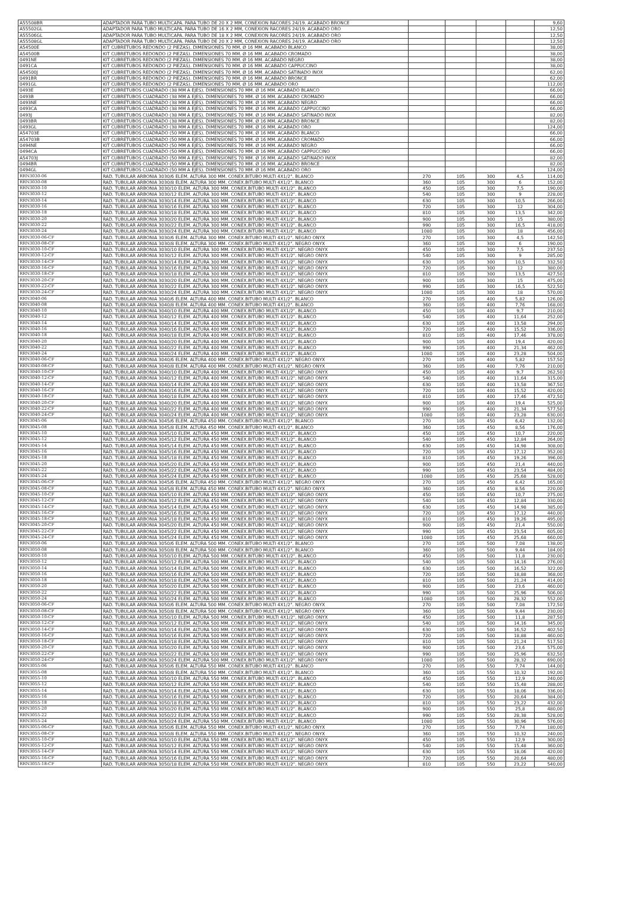| A55508BR | ADAPTADOR PARA TUBO MULTICAPA. PARA TUBO DE 20 X 2 MM, CONEXION RACORES 24/19. ACABADO BRONCE | | | | | 9,60 |
| A55502GL | ADAPTADOR PARA TUBO MULTICAPA. PARA TUBO DE 16 X 2 MM, CONEXION RACORES 24/19. ACABADO ORO | | | | | 12,50 |
| A55506GL | ADAPTADOR PARA TUBO MULTICAPA. PARA TUBO DE 18 X 2 MM, CONEXION RACORES 24/19. ACABADO ORO | | | | | 12,50 |
| A55508GL | ADAPTADOR PARA TUBO MULTICAPA. PARA TUBO DE 20 X 2 MM, CONEXION RACORES 24/19. ACABADO ORO | | | | | 12,50 |
| A54500E | KIT CUBRETUBOS REDONDO (2 PIEZAS). DIMENSIONES 70 MM. Ø 16 MM. ACABADO BLANCO | | | | | 38,00 |
| A54500B | KIT CUBRETUBOS REDONDO (2 PIEZAS). DIMENSIONES 70 MM. Ø 16 MM. ACABADO CROMADO | | | | | 38,00 |
| 0491NE | KIT CUBRETUBOS REDONDO (2 PIEZAS). DIMENSIONES 70 MM. Ø 16 MM. ACABADO NEGRO | | | | | 38,00 |
| 0491CA | KIT CUBRETUBOS REDONDO (2 PIEZAS). DIMENSIONES 70 MM. Ø 16 MM. ACABADO CAPPUCCINO | | | | | 38,00 |
| A54500J | KIT CUBRETUBOS REDONDO (2 PIEZAS). DIMENSIONES 70 MM. Ø 16 MM. ACABADO SATINADO INOX | | | | | 62,00 |
| 0491BR | KIT CUBRETUBOS REDONDO (2 PIEZAS). DIMENSIONES 70 MM. Ø 16 MM. ACABADO BRONCE | | | | | 62,00 |
| 0491GL | KIT CUBRETUBOS REDONDO (2 PIEZAS). DIMENSIONES 70 MM. Ø 16 MM. ACABADO ORO | | | | | 112,00 |
| 0493E | KIT CUBRETUBOS CUADRADO (38 MM A EJES). DIMENSIONES 70 MM. Ø 16 MM. ACABADO BLANCO | | | | | 66,00 |
| 0493B | KIT CUBRETUBOS CUADRADO (38 MM A EJES). DIMENSIONES 70 MM. Ø 16 MM. ACABADO CROMADO | | | | | 66,00 |
| 0493NE | KIT CUBRETUBOS CUADRADO (38 MM A EJES). DIMENSIONES 70 MM. Ø 16 MM. ACABADO NEGRO | | | | | 66,00 |
| 0493CA | KIT CUBRETUBOS CUADRADO (38 MM A EJES). DIMENSIONES 70 MM. Ø 16 MM. ACABADO CAPPUCCINO | | | | | 66,00 |
| 0493J | KIT CUBRETUBOS CUADRADO (38 MM A EJES). DIMENSIONES 70 MM. Ø 16 MM. ACABADO SATINADO INOX | | | | | 82,00 |
| 0493BR | KIT CUBRETUBOS CUADRADO (38 MM A EJES). DIMENSIONES 70 MM. Ø 16 MM. ACABADO BRONCE | | | | | 82,00 |
| 0493GL | KIT CUBRETUBOS CUADRADO (38 MM A EJES). DIMENSIONES 70 MM. Ø 16 MM. ACABADO ORO | | | | | 124,00 |
| A54703E | KIT CUBRETUBOS CUADRADO (50 MM A EJES). DIMENSIONES 70 MM. Ø 16 MM. ACABADO BLANCO | | | | | 66,00 |
| A54703B | KIT CUBRETUBOS CUADRADO (50 MM A EJES). DIMENSIONES 70 MM. Ø 16 MM. ACABADO CROMADO | | | | | 66,00 |
| 0494NE | KIT CUBRETUBOS CUADRADO (50 MM A EJES). DIMENSIONES 70 MM. Ø 16 MM. ACABADO NEGRO | | | | | 66,00 |
| 0494CA | KIT CUBRETUBOS CUADRADO (50 MM A EJES). DIMENSIONES 70 MM. Ø 16 MM. ACABADO CAPPUCCINO | | | | | 66,00 |
| A54703J | KIT CUBRETUBOS CUADRADO (50 MM A EJES). DIMENSIONES 70 MM. Ø 16 MM. ACABADO SATINADO INOX | | | | | 82,00 |
| 0494BR | KIT CUBRETUBOS CUADRADO (50 MM A EJES). DIMENSIONES 70 MM. Ø 16 MM. ACABADO BRONCE | | | | | 82,00 |
| 0494GL | KIT CUBRETUBOS CUADRADO (50 MM A EJES). DIMENSIONES 70 MM. Ø 16 MM. ACABADO ORO | | | | | 124,00 |
| RRN3030-06 | RAD. TUBULAR ARBONIA 3030/6 ELEM. ALTURA 300 MM. CONEX.BITUBO MULTI 4X1/2". BLANCO | 270 | 105 | 300 | 4,5 | 114,00 |
| RRN3030-08 | RAD. TUBULAR ARBONIA 3030/8 ELEM. ALTURA 300 MM. CONEX.BITUBO MULTI 4X1/2". BLANCO | 360 | 105 | 300 | 6 | 152,00 |
| RRN3030-10 | RAD. TUBULAR ARBONIA 3030/10 ELEM. ALTURA 300 MM. CONEX.BITUBO MULTI 4X1/2". BLANCO | 450 | 105 | 300 | 7,5 | 190,00 |
| RRN3030-12 | RAD. TUBULAR ARBONIA 3030/12 ELEM. ALTURA 300 MM. CONEX.BITUBO MULTI 4X1/2". BLANCO | 540 | 105 | 300 | 9 | 228,00 |
| RRN3030-14 | RAD. TUBULAR ARBONIA 3030/14 ELEM. ALTURA 300 MM. CONEX.BITUBO MULTI 4X1/2". BLANCO | 630 | 105 | 300 | 10,5 | 266,00 |
| RRN3030-16 | RAD. TUBULAR ARBONIA 3030/16 ELEM. ALTURA 300 MM. CONEX.BITUBO MULTI 4X1/2". BLANCO | 720 | 105 | 300 | 12 | 304,00 |
| RRN3030-18 | RAD. TUBULAR ARBONIA 3030/18 ELEM. ALTURA 300 MM. CONEX.BITUBO MULTI 4X1/2". BLANCO | 810 | 105 | 300 | 13,5 | 342,00 |
| RRN3030-20 | RAD. TUBULAR ARBONIA 3030/20 ELEM. ALTURA 300 MM. CONEX.BITUBO MULTI 4X1/2". BLANCO | 900 | 105 | 300 | 15 | 380,00 |
| RRN3030-22 | RAD. TUBULAR ARBONIA 3030/22 ELEM. ALTURA 300 MM. CONEX.BITUBO MULTI 4X1/2". BLANCO | 990 | 105 | 300 | 16,5 | 418,00 |
| RRN3030-24 | RAD. TUBULAR ARBONIA 3030/24 ELEM. ALTURA 300 MM. CONEX.BITUBO MULTI 4X1/2". BLANCO | 1080 | 105 | 300 | 18 | 456,00 |
| RRN3030-06-CF | RAD. TUBULAR ARBONIA 3030/6 ELEM. ALTURA 300 MM. CONEX.BITUBO MULTI 4X1/2". NEGRO ONYX | 270 | 105 | 300 | 4,5 | 142,50 |
| RRN3030-08-CF | RAD. TUBULAR ARBONIA 3030/8 ELEM. ALTURA 300 MM. CONEX.BITUBO MULTI 4X1/2". NEGRO ONYX | 360 | 105 | 300 | 6 | 190,00 |
| RRN3030-10-CF | RAD. TUBULAR ARBONIA 3030/10 ELEM. ALTURA 300 MM. CONEX.BITUBO MULTI 4X1/2". NEGRO ONYX | 450 | 105 | 300 | 7,5 | 237,50 |
| RRN3030-12-CF | RAD. TUBULAR ARBONIA 3030/12 ELEM. ALTURA 300 MM. CONEX.BITUBO MULTI 4X1/2". NEGRO ONYX | 540 | 105 | 300 | 9 | 285,00 |
| RRN3030-14-CF | RAD. TUBULAR ARBONIA 3030/14 ELEM. ALTURA 300 MM. CONEX.BITUBO MULTI 4X1/2". NEGRO ONYX | 630 | 105 | 300 | 10,5 | 332,50 |
| RRN3030-16-CF | RAD. TUBULAR ARBONIA 3030/16 ELEM. ALTURA 300 MM. CONEX.BITUBO MULTI 4X1/2". NEGRO ONYX | 720 | 105 | 300 | 12 | 380,00 |
| RRN3030-18-CF | RAD. TUBULAR ARBONIA 3030/18 ELEM. ALTURA 300 MM. CONEX.BITUBO MULTI 4X1/2". NEGRO ONYX | 810 | 105 | 300 | 13,5 | 427,50 |
| RRN3030-20-CF | RAD. TUBULAR ARBONIA 3030/20 ELEM. ALTURA 300 MM. CONEX.BITUBO MULTI 4X1/2". NEGRO ONYX | 900 | 105 | 300 | 15 | 475,00 |
| RRN3030-22-CF | RAD. TUBULAR ARBONIA 3030/22 ELEM. ALTURA 300 MM. CONEX.BITUBO MULTI 4X1/2". NEGRO ONYX | 990 | 105 | 300 | 16,5 | 522,50 |
| RRN3030-24-CF | RAD. TUBULAR ARBONIA 3030/24 ELEM. ALTURA 300 MM. CONEX.BITUBO MULTI 4X1/2". NEGRO ONYX | 1080 | 105 | 300 | 18 | 570,00 |
| RRN3040-06 | RAD. TUBULAR ARBONIA 3040/6 ELEM. ALTURA 400 MM. CONEX.BITUBO MULTI 4X1/2". BLANCO | 270 | 105 | 400 | 5,82 | 126,00 |
| RRN3040-08 | RAD. TUBULAR ARBONIA 3040/8 ELEM. ALTURA 400 MM. CONEX.BITUBO MULTI 4X1/2". BLANCO | 360 | 105 | 400 | 7,76 | 168,00 |
| RRN3040-10 | RAD. TUBULAR ARBONIA 3040/10 ELEM. ALTURA 400 MM. CONEX.BITUBO MULTI 4X1/2". BLANCO | 450 | 105 | 400 | 9,7 | 210,00 |
| RRN3040-12 | RAD. TUBULAR ARBONIA 3040/12 ELEM. ALTURA 400 MM. CONEX.BITUBO MULTI 4X1/2". BLANCO | 540 | 105 | 400 | 11,64 | 252,00 |
| RRN3040-14 | RAD. TUBULAR ARBONIA 3040/14 ELEM. ALTURA 400 MM. CONEX.BITUBO MULTI 4X1/2". BLANCO | 630 | 105 | 400 | 13,58 | 294,00 |
| RRN3040-16 | RAD. TUBULAR ARBONIA 3040/16 ELEM. ALTURA 400 MM. CONEX.BITUBO MULTI 4X1/2". BLANCO | 720 | 105 | 400 | 15,52 | 336,00 |
| RRN3040-18 | RAD. TUBULAR ARBONIA 3040/18 ELEM. ALTURA 400 MM. CONEX.BITUBO MULTI 4X1/2". BLANCO | 810 | 105 | 400 | 17,46 | 378,00 |
| RRN3040-20 | RAD. TUBULAR ARBONIA 3040/20 ELEM. ALTURA 400 MM. CONEX.BITUBO MULTI 4X1/2". BLANCO | 900 | 105 | 400 | 19,4 | 420,00 |
| RRN3040-22 | RAD. TUBULAR ARBONIA 3040/22 ELEM. ALTURA 400 MM. CONEX.BITUBO MULTI 4X1/2". BLANCO | 990 | 105 | 400 | 21,34 | 462,00 |
| RRN3040-24 | RAD. TUBULAR ARBONIA 3040/24 ELEM. ALTURA 400 MM. CONEX.BITUBO MULTI 4X1/2". BLANCO | 1080 | 105 | 400 | 23,28 | 504,00 |
| RRN3040-06-CF | RAD. TUBULAR ARBONIA 3040/6 ELEM. ALTURA 400 MM. CONEX.BITUBO MULTI 4X1/2". NEGRO ONYX | 270 | 105 | 400 | 5,82 | 157,50 |
| RRN3040-08-CF | RAD. TUBULAR ARBONIA 3040/8 ELEM. ALTURA 400 MM. CONEX.BITUBO MULTI 4X1/2". NEGRO ONYX | 360 | 105 | 400 | 7,76 | 210,00 |
| RRN3040-10-CF | RAD. TUBULAR ARBONIA 3040/10 ELEM. ALTURA 400 MM. CONEX.BITUBO MULTI 4X1/2". NEGRO ONYX | 450 | 105 | 400 | 9,7 | 262,50 |
| RRN3040-12-CF | RAD. TUBULAR ARBONIA 3040/12 ELEM. ALTURA 400 MM. CONEX.BITUBO MULTI 4X1/2". NEGRO ONYX | 540 | 105 | 400 | 11,64 | 315,00 |
| RRN3040-14-CF | RAD. TUBULAR ARBONIA 3040/14 ELEM. ALTURA 400 MM. CONEX.BITUBO MULTI 4X1/2". NEGRO ONYX | 630 | 105 | 400 | 13,58 | 367,50 |
| RRN3040-16-CF | RAD. TUBULAR ARBONIA 3040/16 ELEM. ALTURA 400 MM. CONEX.BITUBO MULTI 4X1/2". NEGRO ONYX | 720 | 105 | 400 | 15,52 | 420,00 |
| RRN3040-18-CF | RAD. TUBULAR ARBONIA 3040/18 ELEM. ALTURA 400 MM. CONEX.BITUBO MULTI 4X1/2". NEGRO ONYX | 810 | 105 | 400 | 17,46 | 472,50 |
| RRN3040-20-CF | RAD. TUBULAR ARBONIA 3040/20 ELEM. ALTURA 400 MM. CONEX.BITUBO MULTI 4X1/2". NEGRO ONYX | 900 | 105 | 400 | 19,4 | 525,00 |
| RRN3040-22-CF | RAD. TUBULAR ARBONIA 3040/22 ELEM. ALTURA 400 MM. CONEX.BITUBO MULTI 4X1/2". NEGRO ONYX | 990 | 105 | 400 | 21,34 | 577,50 |
| RRN3040-24-CF | RAD. TUBULAR ARBONIA 3040/24 ELEM. ALTURA 400 MM. CONEX.BITUBO MULTI 4X1/2". NEGRO ONYX | 1080 | 105 | 400 | 23,28 | 630,00 |
| RRN3045-06 | RAD. TUBULAR ARBONIA 3045/6 ELEM. ALTURA 450 MM. CONEX.BITUBO MULTI 4X1/2". BLANCO | 270 | 105 | 450 | 6,42 | 132,00 |
| RRN3045-08 | RAD. TUBULAR ARBONIA 3045/8 ELEM. ALTURA 450 MM. CONEX.BITUBO MULTI 4X1/2". BLANCO | 360 | 105 | 450 | 8,56 | 176,00 |
| RRN3045-10 | RAD. TUBULAR ARBONIA 3045/10 ELEM. ALTURA 450 MM. CONEX.BITUBO MULTI 4X1/2". BLANCO | 450 | 105 | 450 | 10,7 | 220,00 |
| RRN3045-12 | RAD. TUBULAR ARBONIA 3045/12 ELEM. ALTURA 450 MM. CONEX.BITUBO MULTI 4X1/2". BLANCO | 540 | 105 | 450 | 12,84 | 264,00 |
| RRN3045-14 | RAD. TUBULAR ARBONIA 3045/14 ELEM. ALTURA 450 MM. CONEX.BITUBO MULTI 4X1/2". BLANCO | 630 | 105 | 450 | 14,98 | 308,00 |
| RRN3045-16 | RAD. TUBULAR ARBONIA 3045/16 ELEM. ALTURA 450 MM. CONEX.BITUBO MULTI 4X1/2". BLANCO | 720 | 105 | 450 | 17,12 | 352,00 |
| RRN3045-18 | RAD. TUBULAR ARBONIA 3045/18 ELEM. ALTURA 450 MM. CONEX.BITUBO MULTI 4X1/2". BLANCO | 810 | 105 | 450 | 19,26 | 396,00 |
| RRN3045-20 | RAD. TUBULAR ARBONIA 3045/20 ELEM. ALTURA 450 MM. CONEX.BITUBO MULTI 4X1/2". BLANCO | 900 | 105 | 450 | 21,4 | 440,00 |
| RRN3045-22 | RAD. TUBULAR ARBONIA 3045/22 ELEM. ALTURA 450 MM. CONEX.BITUBO MULTI 4X1/2". BLANCO | 990 | 105 | 450 | 23,54 | 484,00 |
| RRN3045-24 | RAD. TUBULAR ARBONIA 3045/24 ELEM. ALTURA 450 MM. CONEX.BITUBO MULTI 4X1/2". BLANCO | 1080 | 105 | 450 | 25,68 | 528,00 |
| RRN3045-06-CF | RAD. TUBULAR ARBONIA 3045/6 ELEM. ALTURA 450 MM. CONEX.BITUBO MULTI 4X1/2". NEGRO ONYX | 270 | 105 | 450 | 6,42 | 165,00 |
| RRN3045-08-CF | RAD. TUBULAR ARBONIA 3045/8 ELEM. ALTURA 450 MM. CONEX.BITUBO MULTI 4X1/2". NEGRO ONYX | 360 | 105 | 450 | 8,56 | 220,00 |
| RRN3045-10-CF | RAD. TUBULAR ARBONIA 3045/10 ELEM. ALTURA 450 MM. CONEX.BITUBO MULTI 4X1/2". NEGRO ONYX | 450 | 105 | 450 | 10,7 | 275,00 |
| RRN3045-12-CF | RAD. TUBULAR ARBONIA 3045/12 ELEM. ALTURA 450 MM. CONEX.BITUBO MULTI 4X1/2". NEGRO ONYX | 540 | 105 | 450 | 12,84 | 330,00 |
| RRN3045-14-CF | RAD. TUBULAR ARBONIA 3045/14 ELEM. ALTURA 450 MM. CONEX.BITUBO MULTI 4X1/2". NEGRO ONYX | 630 | 105 | 450 | 14,98 | 385,00 |
| RRN3045-16-CF | RAD. TUBULAR ARBONIA 3045/16 ELEM. ALTURA 450 MM. CONEX.BITUBO MULTI 4X1/2". NEGRO ONYX | 720 | 105 | 450 | 17,12 | 440,00 |
| RRN3045-18-CF | RAD. TUBULAR ARBONIA 3045/18 ELEM. ALTURA 450 MM. CONEX.BITUBO MULTI 4X1/2". NEGRO ONYX | 810 | 105 | 450 | 19,26 | 495,00 |
| RRN3045-20-CF | RAD. TUBULAR ARBONIA 3045/20 ELEM. ALTURA 450 MM. CONEX.BITUBO MULTI 4X1/2". NEGRO ONYX | 900 | 105 | 450 | 21,4 | 550,00 |
| RRN3045-22-CF | RAD. TUBULAR ARBONIA 3045/22 ELEM. ALTURA 450 MM. CONEX.BITUBO MULTI 4X1/2". NEGRO ONYX | 990 | 105 | 450 | 23,54 | 605,00 |
| RRN3045-24-CF | RAD. TUBULAR ARBONIA 3045/24 ELEM. ALTURA 450 MM. CONEX.BITUBO MULTI 4X1/2". NEGRO ONYX | 1080 | 105 | 450 | 25,68 | 660,00 |
| RRN3050-06 | RAD. TUBULAR ARBONIA 3050/6 ELEM. ALTURA 500 MM. CONEX.BITUBO MULTI 4X1/2". BLANCO | 270 | 105 | 500 | 7,08 | 138,00 |
| RRN3050-08 | RAD. TUBULAR ARBONIA 3050/8 ELEM. ALTURA 500 MM. CONEX.BITUBO MULTI 4X1/2". BLANCO | 360 | 105 | 500 | 9,44 | 184,00 |
| RRN3050-10 | RAD. TUBULAR ARBONIA 3050/10 ELEM. ALTURA 500 MM. CONEX.BITUBO MULTI 4X1/2". BLANCO | 450 | 105 | 500 | 11,8 | 230,00 |
| RRN3050-12 | RAD. TUBULAR ARBONIA 3050/12 ELEM. ALTURA 500 MM. CONEX.BITUBO MULTI 4X1/2". BLANCO | 540 | 105 | 500 | 14,16 | 276,00 |
| RRN3050-14 | RAD. TUBULAR ARBONIA 3050/14 ELEM. ALTURA 500 MM. CONEX.BITUBO MULTI 4X1/2". BLANCO | 630 | 105 | 500 | 16,52 | 322,00 |
| RRN3050-16 | RAD. TUBULAR ARBONIA 3050/16 ELEM. ALTURA 500 MM. CONEX.BITUBO MULTI 4X1/2". BLANCO | 720 | 105 | 500 | 18,88 | 368,00 |
| RRN3050-18 | RAD. TUBULAR ARBONIA 3050/18 ELEM. ALTURA 500 MM. CONEX.BITUBO MULTI 4X1/2". BLANCO | 810 | 105 | 500 | 21,24 | 414,00 |
| RRN3050-20 | RAD. TUBULAR ARBONIA 3050/20 ELEM. ALTURA 500 MM. CONEX.BITUBO MULTI 4X1/2". BLANCO | 900 | 105 | 500 | 23,6 | 460,00 |
| RRN3050-22 | RAD. TUBULAR ARBONIA 3050/22 ELEM. ALTURA 500 MM. CONEX.BITUBO MULTI 4X1/2". BLANCO | 990 | 105 | 500 | 25,96 | 506,00 |
| RRN3050-24 | RAD. TUBULAR ARBONIA 3050/24 ELEM. ALTURA 500 MM. CONEX.BITUBO MULTI 4X1/2". BLANCO | 1080 | 105 | 500 | 28,32 | 552,00 |
| RRN3050-06-CF | RAD. TUBULAR ARBONIA 3050/6 ELEM. ALTURA 500 MM. CONEX.BITUBO MULTI 4X1/2". NEGRO ONYX | 270 | 105 | 500 | 7,08 | 172,50 |
| RRN3050-08-CF | RAD. TUBULAR ARBONIA 3050/8 ELEM. ALTURA 500 MM. CONEX.BITUBO MULTI 4X1/2". NEGRO ONYX | 360 | 105 | 500 | 9,44 | 230,00 |
| RRN3050-10-CF | RAD. TUBULAR ARBONIA 3050/10 ELEM. ALTURA 500 MM. CONEX.BITUBO MULTI 4X1/2". NEGRO ONYX | 450 | 105 | 500 | 11,8 | 287,50 |
| RRN3050-12-CF | RAD. TUBULAR ARBONIA 3050/12 ELEM. ALTURA 500 MM. CONEX.BITUBO MULTI 4X1/2". NEGRO ONYX | 540 | 105 | 500 | 14,16 | 345,00 |
| RRN3050-14-CF | RAD. TUBULAR ARBONIA 3050/14 ELEM. ALTURA 500 MM. CONEX.BITUBO MULTI 4X1/2". NEGRO ONYX | 630 | 105 | 500 | 16,52 | 402,50 |
| RRN3050-16-CF | RAD. TUBULAR ARBONIA 3050/16 ELEM. ALTURA 500 MM. CONEX.BITUBO MULTI 4X1/2". NEGRO ONYX | 720 | 105 | 500 | 18,88 | 460,00 |
| RRN3050-18-CF | RAD. TUBULAR ARBONIA 3050/18 ELEM. ALTURA 500 MM. CONEX.BITUBO MULTI 4X1/2". NEGRO ONYX | 810 | 105 | 500 | 21,24 | 517,50 |
| RRN3050-20-CF | RAD. TUBULAR ARBONIA 3050/20 ELEM. ALTURA 500 MM. CONEX.BITUBO MULTI 4X1/2". NEGRO ONYX | 900 | 105 | 500 | 23,6 | 575,00 |
| RRN3050-22-CF | RAD. TUBULAR ARBONIA 3050/22 ELEM. ALTURA 500 MM. CONEX.BITUBO MULTI 4X1/2". NEGRO ONYX | 990 | 105 | 500 | 25,96 | 632,50 |
| RRN3050-24-CF | RAD. TUBULAR ARBONIA 3050/24 ELEM. ALTURA 500 MM. CONEX.BITUBO MULTI 4X1/2". NEGRO ONYX | 1080 | 105 | 500 | 28,32 | 690,00 |
| RRN3055-06 | RAD. TUBULAR ARBONIA 3050/6 ELEM. ALTURA 550 MM. CONEX.BITUBO MULTI 4X1/2". BLANCO | 270 | 105 | 550 | 7,74 | 144,00 |
| RRN3055-08 | RAD. TUBULAR ARBONIA 3050/8 ELEM. ALTURA 550 MM. CONEX.BITUBO MULTI 4X1/2". BLANCO | 360 | 105 | 550 | 10,32 | 192,00 |
| RRN3055-10 | RAD. TUBULAR ARBONIA 3050/10 ELEM. ALTURA 550 MM. CONEX.BITUBO MULTI 4X1/2". BLANCO | 450 | 105 | 550 | 12,9 | 240,00 |
| RRN3055-12 | RAD. TUBULAR ARBONIA 3050/12 ELEM. ALTURA 550 MM. CONEX.BITUBO MULTI 4X1/2". BLANCO | 540 | 105 | 550 | 15,48 | 288,00 |
| RRN3055-14 | RAD. TUBULAR ARBONIA 3050/14 ELEM. ALTURA 550 MM. CONEX.BITUBO MULTI 4X1/2". BLANCO | 630 | 105 | 550 | 18,06 | 336,00 |
| RRN3055-16 | RAD. TUBULAR ARBONIA 3050/16 ELEM. ALTURA 550 MM. CONEX.BITUBO MULTI 4X1/2". BLANCO | 720 | 105 | 550 | 20,64 | 384,00 |
| RRN3055-18 | RAD. TUBULAR ARBONIA 3050/18 ELEM. ALTURA 550 MM. CONEX.BITUBO MULTI 4X1/2". BLANCO | 810 | 105 | 550 | 23,22 | 432,00 |
| RRN3055-20 | RAD. TUBULAR ARBONIA 3050/20 ELEM. ALTURA 550 MM. CONEX.BITUBO MULTI 4X1/2". BLANCO | 900 | 105 | 550 | 25,8 | 480,00 |
| RRN3055-22 | RAD. TUBULAR ARBONIA 3050/22 ELEM. ALTURA 550 MM. CONEX.BITUBO MULTI 4X1/2". BLANCO | 990 | 105 | 550 | 28,38 | 528,00 |
| RRN3055-24 | RAD. TUBULAR ARBONIA 3050/24 ELEM. ALTURA 550 MM. CONEX.BITUBO MULTI 4X1/2". BLANCO | 1080 | 105 | 550 | 30,96 | 576,00 |
| RRN3055-06-CF | RAD. TUBULAR ARBONIA 3050/6 ELEM. ALTURA 550 MM. CONEX.BITUBO MULTI 4X1/2". NEGRO ONYX | 270 | 105 | 550 | 7,74 | 180,00 |
| RRN3055-08-CF | RAD. TUBULAR ARBONIA 3050/8 ELEM. ALTURA 550 MM. CONEX.BITUBO MULTI 4X1/2". NEGRO ONYX | 360 | 105 | 550 | 10,32 | 240,00 |
| RRN3055-10-CF | RAD. TUBULAR ARBONIA 3050/10 ELEM. ALTURA 550 MM. CONEX.BITUBO MULTI 4X1/2". NEGRO ONYX | 450 | 105 | 550 | 12,9 | 300,00 |
| RRN3055-12-CF | RAD. TUBULAR ARBONIA 3050/12 ELEM. ALTURA 550 MM. CONEX.BITUBO MULTI 4X1/2". NEGRO ONYX | 540 | 105 | 550 | 15,48 | 360,00 |
| RRN3055-14-CF | RAD. TUBULAR ARBONIA 3050/14 ELEM. ALTURA 550 MM. CONEX.BITUBO MULTI 4X1/2". NEGRO ONYX | 630 | 105 | 550 | 18,06 | 420,00 |
| RRN3055-16-CF | RAD. TUBULAR ARBONIA 3050/16 ELEM. ALTURA 550 MM. CONEX.BITUBO MULTI 4X1/2". NEGRO ONYX | 720 | 105 | 550 | 20,64 | 480,00 |
| RRN3055-18-CF | RAD. TUBULAR ARBONIA 3050/18 ELEM. ALTURA 550 MM. CONEX.BITUBO MULTI 4X1/2". NEGRO ONYX | 810 | 105 | 550 | 23,22 | 540,00 |